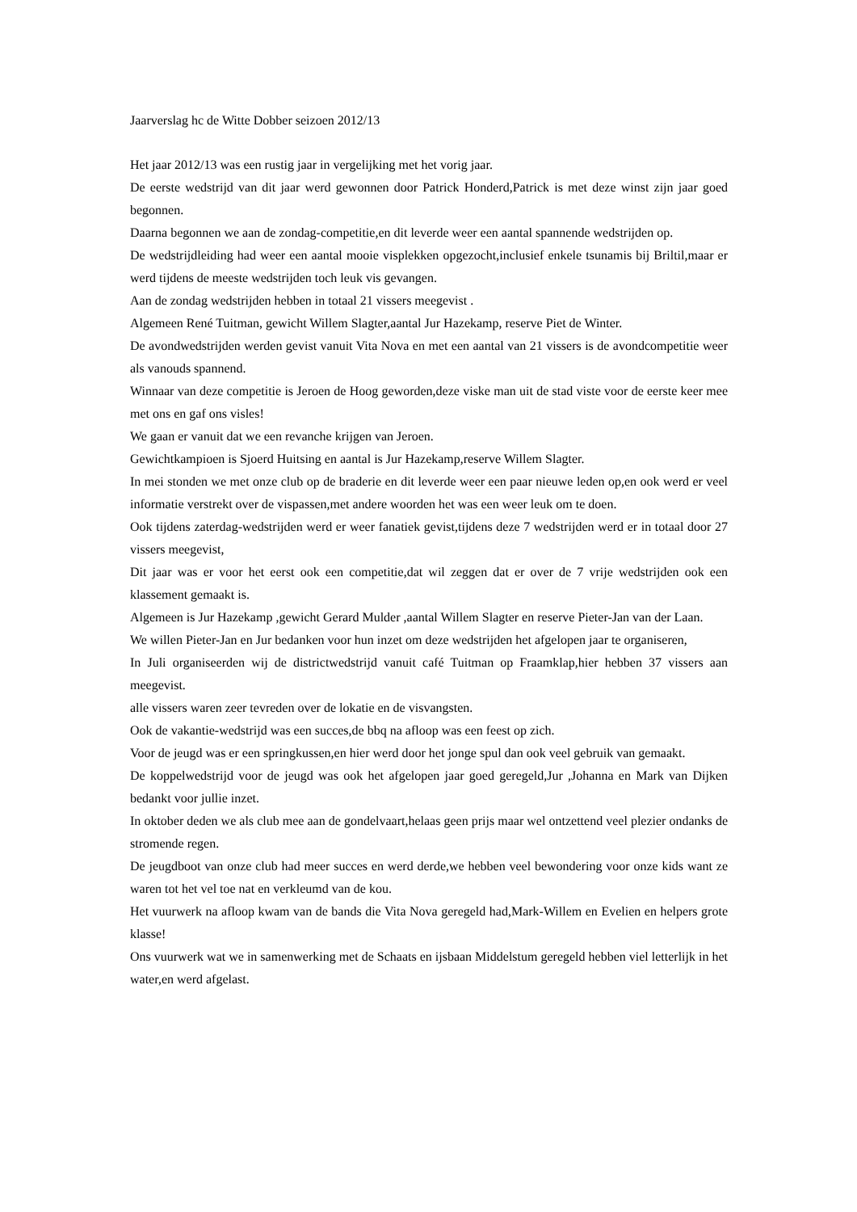Jaarverslag hc de Witte Dobber seizoen 2012/13
Het jaar 2012/13 was een rustig jaar in vergelijking met het vorig jaar.
De eerste wedstrijd van dit jaar werd gewonnen door Patrick Honderd,Patrick is met deze winst zijn jaar goed begonnen.
Daarna begonnen we aan de zondag-competitie,en dit leverde weer een aantal spannende wedstrijden op.
De wedstrijdleiding had weer een aantal mooie visplekken opgezocht,inclusief enkele tsunamis bij Briltil,maar er werd tijdens de meeste wedstrijden toch leuk vis gevangen.
Aan de zondag wedstrijden hebben in totaal 21 vissers meegevist .
Algemeen René Tuitman, gewicht Willem Slagter,aantal Jur Hazekamp, reserve Piet de Winter.
De avondwedstrijden werden gevist vanuit Vita Nova en met een aantal van 21 vissers is de avondcompetitie weer als vanouds spannend.
Winnaar van deze competitie is Jeroen de Hoog geworden,deze viske man uit de stad viste voor de eerste keer mee met ons en gaf ons visles!
We gaan er vanuit dat we een revanche krijgen van Jeroen.
Gewichtkampioen is Sjoerd Huitsing en aantal is Jur Hazekamp,reserve Willem Slagter.
In mei stonden we met onze club op de braderie en dit leverde weer een paar nieuwe leden op,en ook werd er veel informatie verstrekt over de vispassen,met andere woorden het was een weer leuk om te doen.
Ook tijdens zaterdag-wedstrijden werd er weer fanatiek gevist,tijdens deze 7 wedstrijden werd er in totaal door 27 vissers meegevist,
Dit jaar was er voor het eerst ook een competitie,dat wil zeggen dat er over de 7 vrije wedstrijden ook een klassement gemaakt is.
Algemeen is Jur Hazekamp ,gewicht Gerard Mulder ,aantal Willem Slagter en reserve Pieter-Jan van der Laan.
We willen Pieter-Jan en Jur bedanken voor hun inzet om deze wedstrijden het afgelopen jaar te organiseren,
In Juli organiseerden wij de districtwedstrijd vanuit café Tuitman op Fraamklap,hier hebben 37 vissers aan meegevist.
alle vissers waren zeer tevreden over de lokatie en de visvangsten.
Ook de vakantie-wedstrijd was een succes,de bbq na afloop was een feest op zich.
Voor de jeugd was er een springkussen,en hier werd door het jonge spul dan ook veel gebruik van gemaakt.
De koppelwedstrijd voor de jeugd was ook het afgelopen jaar goed geregeld,Jur ,Johanna en Mark van Dijken bedankt voor jullie inzet.
In oktober deden we als club mee aan de gondelvaart,helaas geen prijs maar wel ontzettend veel plezier ondanks de stromende regen.
De jeugdboot van onze club had meer succes en werd derde,we hebben veel bewondering voor onze kids want ze waren tot het vel toe nat en verkleumd van de kou.
Het vuurwerk na afloop kwam van de bands die Vita Nova geregeld had,Mark-Willem en Evelien en helpers grote klasse!
Ons vuurwerk wat we in samenwerking met de Schaats en ijsbaan Middelstum geregeld hebben viel letterlijk in het water,en werd afgelast.